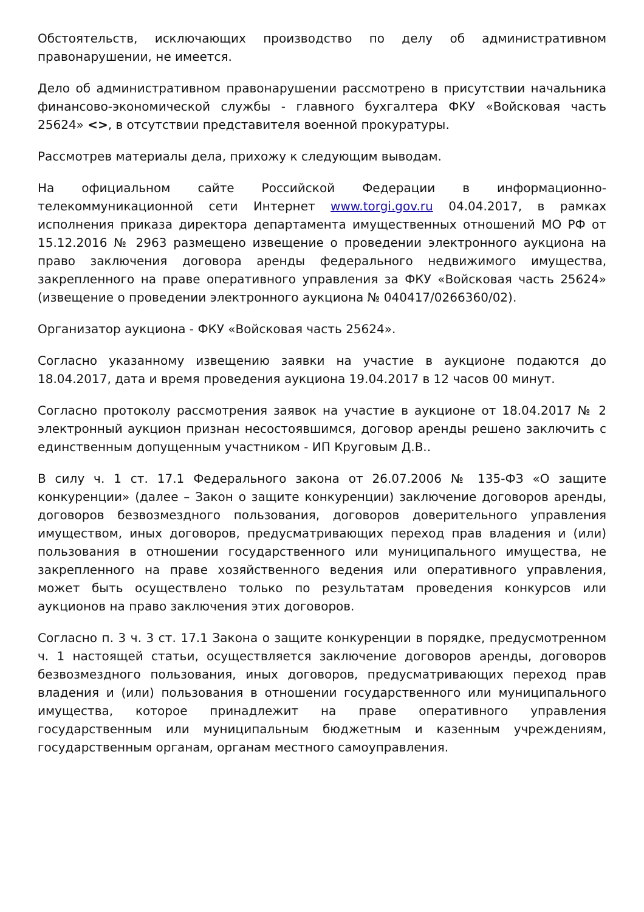Обстоятельств, исключающих производство по делу об административном правонарушении, не имеется.
Дело об административном правонарушении рассмотрено в присутствии начальника финансово-экономической службы - главного бухгалтера ФКУ «Войсковая часть 25624» <>, в отсутствии представителя военной прокуратуры.
Рассмотрев материалы дела, прихожу к следующим выводам.
На официальном сайте Российской Федерации в информационно-телекоммуникационной сети Интернет www.torgi.gov.ru 04.04.2017, в рамках исполнения приказа директора департамента имущественных отношений МО РФ от 15.12.2016 № 2963 размещено извещение о проведении электронного аукциона на право заключения договора аренды федерального недвижимого имущества, закрепленного на праве оперативного управления за ФКУ «Войсковая часть 25624» (извещение о проведении электронного аукциона № 040417/0266360/02).
Организатор аукциона - ФКУ «Войсковая часть 25624».
Согласно указанному извещению заявки на участие в аукционе подаются до 18.04.2017, дата и время проведения аукциона 19.04.2017 в 12 часов 00 минут.
Согласно протоколу рассмотрения заявок на участие в аукционе от 18.04.2017 № 2 электронный аукцион признан несостоявшимся, договор аренды решено заключить с единственным допущенным участником - ИП Круговым Д.В..
В силу ч. 1 ст. 17.1 Федерального закона от 26.07.2006 № 135-ФЗ «О защите конкуренции» (далее – Закон о защите конкуренции) заключение договоров аренды, договоров безвозмездного пользования, договоров доверительного управления имуществом, иных договоров, предусматривающих переход прав владения и (или) пользования в отношении государственного или муниципального имущества, не закрепленного на праве хозяйственного ведения или оперативного управления, может быть осуществлено только по результатам проведения конкурсов или аукционов на право заключения этих договоров.
Согласно п. 3 ч. 3 ст. 17.1 Закона о защите конкуренции в порядке, предусмотренном ч. 1 настоящей статьи, осуществляется заключение договоров аренды, договоров безвозмездного пользования, иных договоров, предусматривающих переход прав владения и (или) пользования в отношении государственного или муниципального имущества, которое принадлежит на праве оперативного управления государственным или муниципальным бюджетным и казенным учреждениям, государственным органам, органам местного самоуправления.